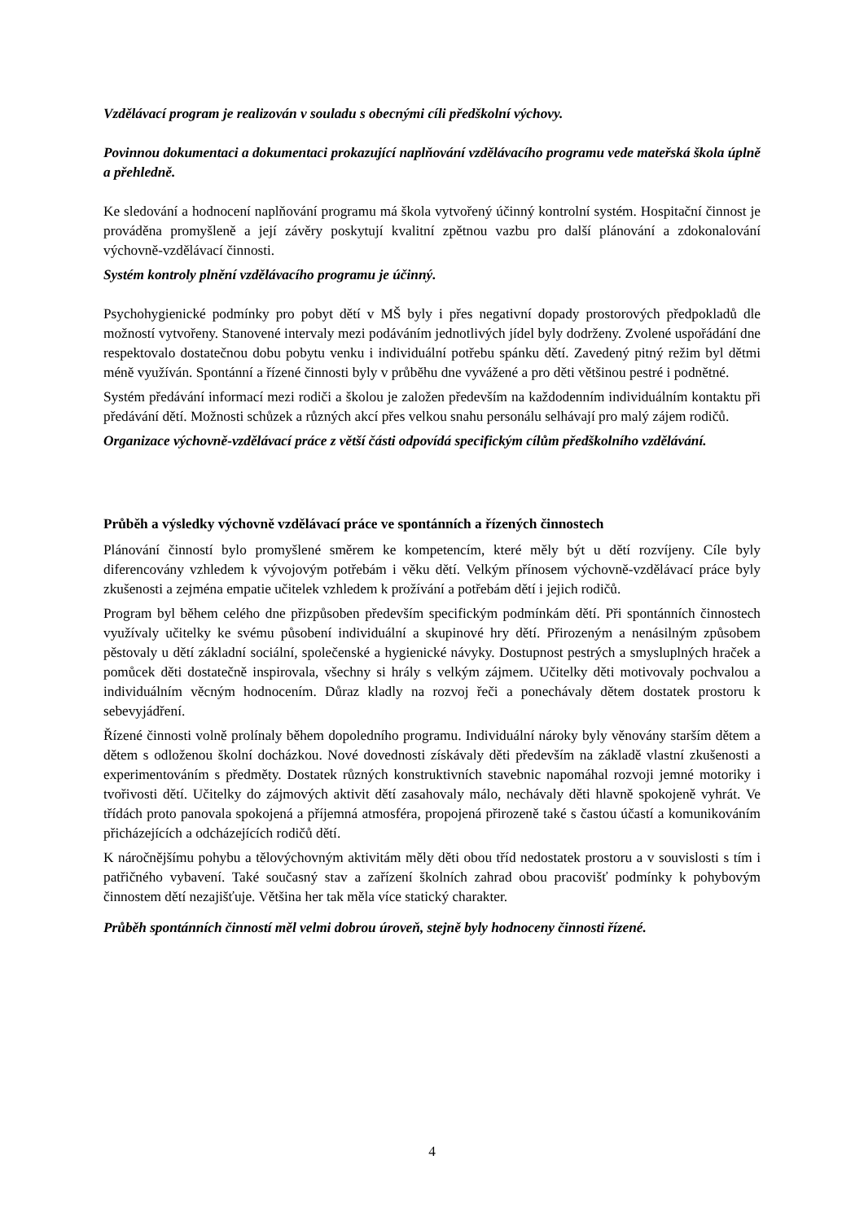Vzdělávací program je realizován v souladu s obecnými cíli předškolní výchovy.
Povinnou dokumentaci a dokumentaci prokazující naplňování vzdělávacího programu vede mateřská škola úplně a přehledně.
Ke sledování a hodnocení naplňování programu má škola vytvořený účinný kontrolní systém. Hospitační činnost je prováděna promyšleně a její závěry poskytují kvalitní zpětnou vazbu pro další plánování a zdokonalování výchovně-vzdělávací činnosti.
Systém kontroly plnění vzdělávacího programu je účinný.
Psychohygienické podmínky pro pobyt dětí v MŠ byly i přes negativní dopady prostorových předpokladů dle možností vytvořeny. Stanovené intervaly mezi podáváním jednotlivých jídel byly dodrženy. Zvolené uspořádání dne respektovalo dostatečnou dobu pobytu venku i individuální potřebu spánku dětí. Zavedený pitný režim byl dětmi méně využíván. Spontánní a řízené činnosti byly v průběhu dne vyvážené a pro děti většinou pestré i podnětné.
Systém předávání informací mezi rodiči a školou je založen především na každodenním individuálním kontaktu při předávání dětí. Možnosti schůzek a různých akcí přes velkou snahu personálu selhávají pro malý zájem rodičů.
Organizace výchovně-vzdělávací práce z větší části odpovídá specifickým cílům předškolního vzdělávání.
Průběh a výsledky výchovně vzdělávací práce ve spontánních a řízených činnostech
Plánování činností bylo promyšlené směrem ke kompetencím, které měly být u dětí rozvíjeny. Cíle byly diferencovány vzhledem k vývojovým potřebám i věku dětí. Velkým přínosem výchovně-vzdělávací práce byly zkušenosti a zejména empatie učitelek vzhledem k prožívání a potřebám dětí i jejich rodičů.
Program byl během celého dne přizpůsoben především specifickým podmínkám dětí. Při spontánních činnostech využívaly učitelky ke svému působení individuální a skupinové hry dětí. Přirozeným a nenásilným způsobem pěstovaly u dětí základní sociální, společenské a hygienické návyky. Dostupnost pestrých a smysluplných hraček a pomůcek děti dostatečně inspirovala, všechny si hrály s velkým zájmem. Učitelky děti motivovaly pochvalou a individuálním věcným hodnocením. Důraz kladly na rozvoj řeči a ponechávaly dětem dostatek prostoru k sebevyjádření.
Řízené činnosti volně prolínaly během dopoledního programu. Individuální nároky byly věnovány starším dětem a dětem s odloženou školní docházkou. Nové dovednosti získávaly děti především na základě vlastní zkušenosti a experimentováním s předměty. Dostatek různých konstruktivních stavebnic napomáhal rozvoji jemné motoriky i tvořivosti dětí. Učitelky do zájmových aktivit dětí zasahovaly málo, nechávaly děti hlavně spokojeně vyhrát. Ve třídách proto panovala spokojená a příjemná atmosféra, propojená přirozeně také s častou účastí a komunikováním přicházejících a odcházejících rodičů dětí.
K náročnějšímu pohybu a tělovýchovným aktivitám měly děti obou tříd nedostatek prostoru a v souvislosti s tím i patřičného vybavení. Také současný stav a zařízení školních zahrad obou pracovišť podmínky k pohybovým činnostem dětí nezajišťuje. Většina her tak měla více statický charakter.
Průběh spontánních činností měl velmi dobrou úroveň, stejně byly hodnoceny činnosti řízené.
4